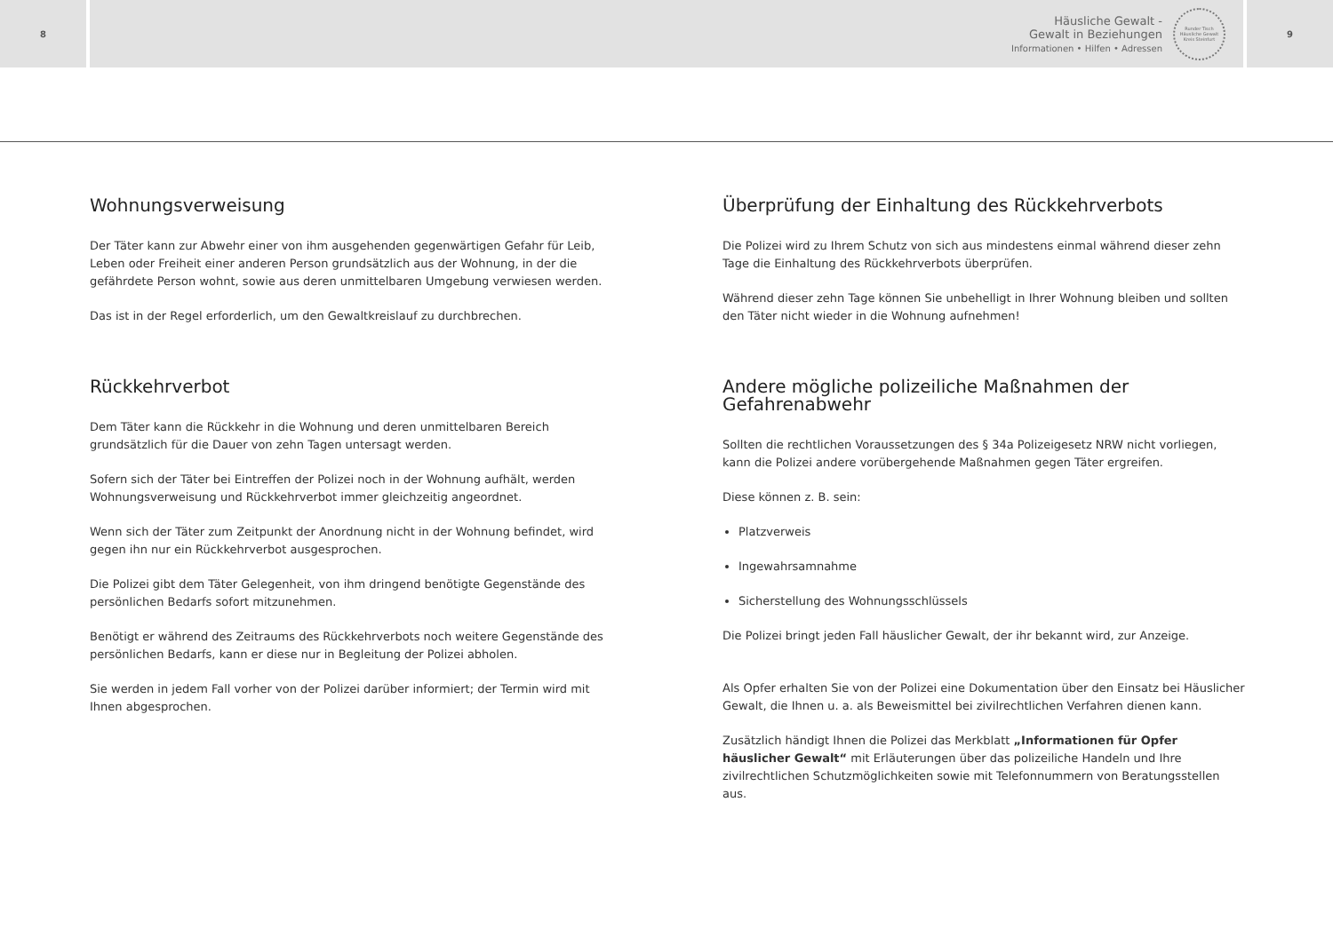8
Häusliche Gewalt -
Gewalt in Beziehungen
Informationen • Hilfen • Adressen
Runder Tisch
Häusliche Gewalt
Kreis Steinfurt
9
Wohnungsverweisung
Der Täter kann zur Abwehr einer von ihm ausgehenden gegenwärtigen Gefahr für Leib, Leben oder Freiheit einer anderen Person grundsätzlich aus der Wohnung, in der die gefährdete Person wohnt, sowie aus deren unmittelbaren Umgebung verwiesen werden.
Das ist in der Regel erforderlich, um den Gewaltkreislauf zu durchbrechen.
Rückkehrverbot
Dem Täter kann die Rückkehr in die Wohnung und deren unmittelbaren Bereich grundsätzlich für die Dauer von zehn Tagen untersagt werden.
Sofern sich der Täter bei Eintreffen der Polizei noch in der Wohnung aufhält, werden Wohnungsverweisung und Rückkehrverbot immer gleichzeitig angeordnet.
Wenn sich der Täter zum Zeitpunkt der Anordnung nicht in der Wohnung befindet, wird gegen ihn nur ein Rückkehrverbot ausgesprochen.
Die Polizei gibt dem Täter Gelegenheit, von ihm dringend benötigte Gegenstände des persönlichen Bedarfs sofort mitzunehmen.
Benötigt er während des Zeitraums des Rückkehrverbots noch weitere Gegenstände des persönlichen Bedarfs, kann er diese nur in Begleitung der Polizei abholen.
Sie werden in jedem Fall vorher von der Polizei darüber informiert; der Termin wird mit Ihnen abgesprochen.
Überprüfung der Einhaltung des Rückkehrverbots
Die Polizei wird zu Ihrem Schutz von sich aus mindestens einmal während dieser zehn Tage die Einhaltung des Rückkehrverbots überprüfen.
Während dieser zehn Tage können Sie unbehelligt in Ihrer Wohnung bleiben und sollten den Täter nicht wieder in die Wohnung aufnehmen!
Andere mögliche polizeiliche Maßnahmen der Gefahrenabwehr
Sollten die rechtlichen Voraussetzungen des § 34a Polizeigesetz NRW nicht vorliegen, kann die Polizei andere vorübergehende Maßnahmen gegen Täter ergreifen.
Diese können z. B. sein:
Platzverweis
Ingewahrsamnahme
Sicherstellung des Wohnungsschlüssels
Die Polizei bringt jeden Fall häuslicher Gewalt, der ihr bekannt wird, zur Anzeige.
Als Opfer erhalten Sie von der Polizei eine Dokumentation über den Einsatz bei Häuslicher Gewalt, die Ihnen u. a. als Beweismittel bei zivilrechtlichen Verfahren dienen kann.
Zusätzlich händigt Ihnen die Polizei das Merkblatt „Informationen für Opfer häuslicher Gewalt“ mit Erläuterungen über das polizeiliche Handeln und Ihre zivilrechtlichen Schutzmöglichkeiten sowie mit Telefonnummern von Beratungsstellen aus.